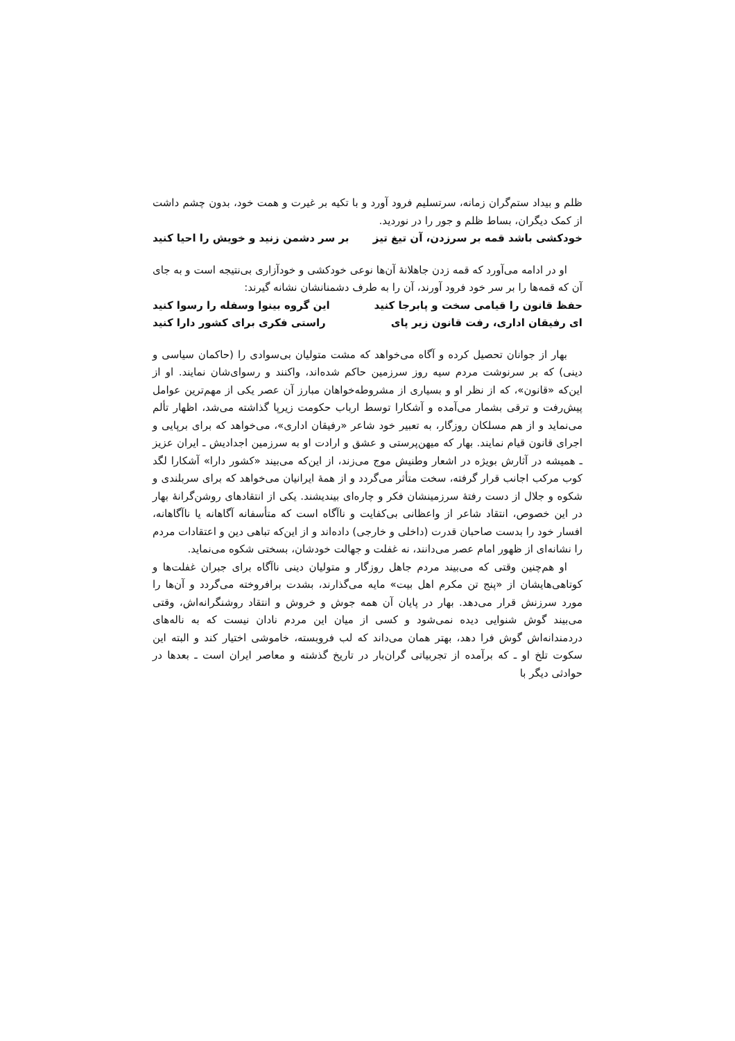ظلم و بیداد ستم‌گران زمانه، سرتسلیم فرود آورد و با تکیه بر غیرت و همت خود، بدون چشم داشت از کمک دیگران، بساط ظلم و جور را در نوردید.
خودکشی باشد قمه بر سرزدن، آن تیغ تیز بر سر دشمن زنید و خویش را احیا کنید
او در ادامه می‌آورد که قمه زدن جاهلانهٔ آن‌ها نوعی خودکشی و خودآزاری بی‌نتیجه است و به جای آن که قمه‌ها را بر سر خود فرود آورند، آن را به طرف دشمنانشان نشانه گیرند:
حفظ قانون را قیامی سخت و پابرجا کنید این گروه بینوا وسفله را رسوا کنید
ای رفیقان اداری، رفت قانون زیر پای راستی فکری برای کشور دارا کنید
بهار از جوانان تحصیل کرده و آگاه می‌خواهد که مشت متولیان بی‌سوادی را (حاکمان سیاسی و دینی) که بر سرنوشت مردم سیه روز سرزمین حاکم شده‌اند، واکنند و رسوای‌شان نمایند. او از این‌که «قانون»، که از نظر او و بسیاری از مشروطه‌خواهان مبارز آن عصر یکی از مهم‌ترین عوامل پیش‌رفت و ترقی بشمار می‌آمده و آشکارا توسط ارباب حکومت زیرپا گذاشته می‌شد، اظهار تألم می‌نماید و از هم مسلکان روزگار، به تعبیر خود شاعر «رفیقان اداری»، می‌خواهد که برای برپایی و اجرای قانون قیام نمایند. بهار که میهن‌پرستی و عشق و ارادت او به سرزمین اجدادیش ـ ایران عزیز ـ همیشه در آثارش بویژه در اشعار وطنیش موج می‌زند، از این‌که می‌بیند «کشور دارا» آشکارا لگد کوب مرکب اجانب قرار گرفته، سخت متأثر می‌گردد و از همهٔ ایرانیان می‌خواهد که برای سربلندی و شکوه و جلال از دست رفتهٔ سرزمینشان فکر و چاره‌ای بیندیشند. یکی از انتقادهای روشن‌گرانهٔ بهار در این خصوص، انتقاد شاعر از واعظانی بی‌کفایت و ناآگاه است که متأسفانه آگاهانه یا ناآگاهانه، افسار خود را بدست صاحبان قدرت (داخلی و خارجی) داده‌اند و از این‌که تباهی دین و اعتقادات مردم را نشانه‌ای از ظهور امام عصر می‌دانند، نه غفلت و جهالت خودشان، بسختی شکوه می‌نماید.
او هم‌چنین وقتی که می‌بیند مردم جاهل روزگار و متولیان دینی ناآگاه برای جبران غفلت‌ها و کوتاهی‌هایشان از «پنج تن مکرم اهل بیت» مایه می‌گذارند، بشدت برافروخته می‌گردد و آن‌ها را مورد سرزنش قرار می‌دهد. بهار در پایان آن همه جوش و خروش و انتقاد روشنگرانه‌اش، وقتی می‌بیند گوش شنوایی دیده نمی‌شود و کسی از میان این مردم نادان نیست که به ناله‌های دردمندانه‌اش گوش فرا دهد، بهتر همان می‌داند که لب فروبسته، خاموشی اختیار کند و البته این سکوت تلخ او ـ که برآمده از تجربیاتی گران‌بار در تاریخ گذشته و معاصر ایران است ـ بعدها در حوادثی دیگر با